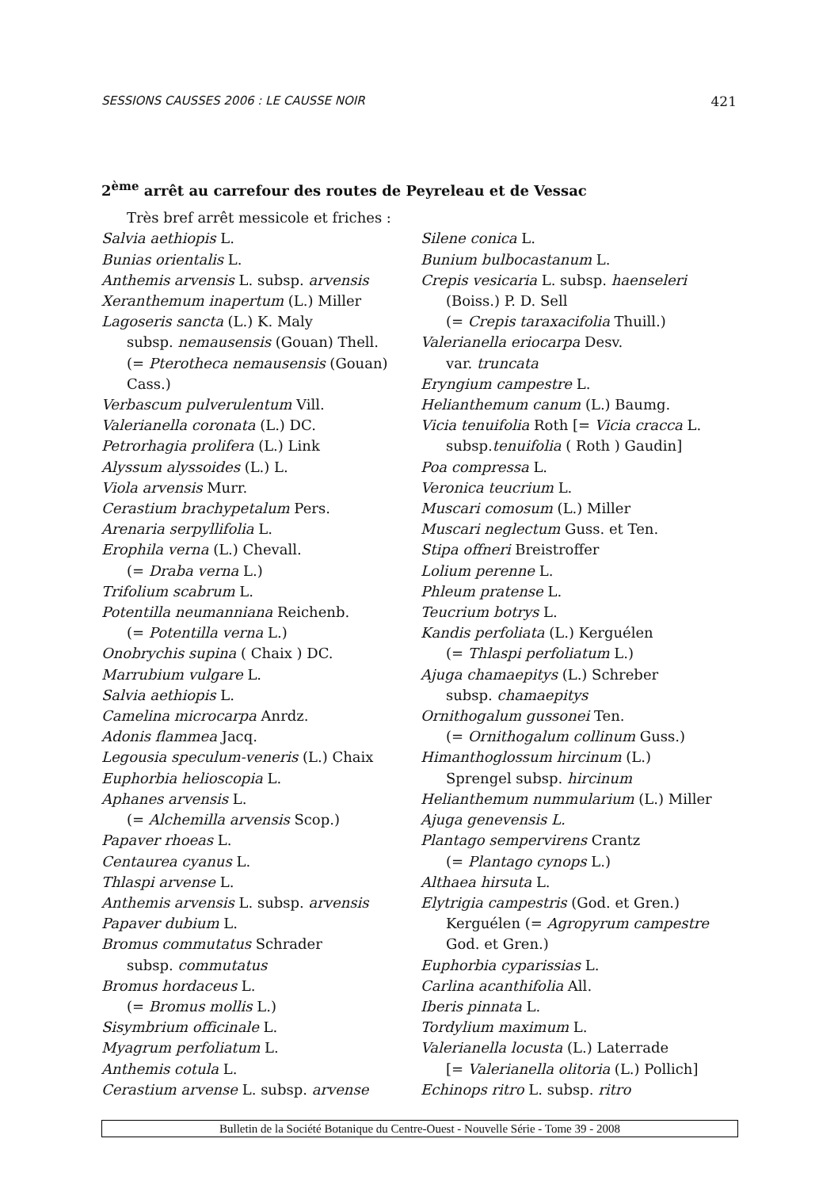SESSIONS CAUSSES 2006 : LE CAUSSE NOIR 421
2<sup>ème</sup> arrêt au carrefour des routes de Peyreleau et de Vessac
Très bref arrêt messicole et friches :
Salvia aethiopis L.
Bunias orientalis L.
Anthemis arvensis L. subsp. arvensis
Xeranthemum inapertum (L.) Miller
Lagoseris sancta (L.) K. Maly
subsp. nemausensis (Gouan) Thell.
(= Pterotheca nemausensis (Gouan)
Cass.)
Verbascum pulverulentum Vill.
Valerianella coronata (L.) DC.
Petrorhagia prolifera (L.) Link
Alyssum alyssoides (L.) L.
Viola arvensis Murr.
Cerastium brachypetalum Pers.
Arenaria serpyllifolia L.
Erophila verna (L.) Chevall.
(= Draba verna L.)
Trifolium scabrum L.
Potentilla neumanniana Reichenb.
(= Potentilla verna L.)
Onobrychis supina ( Chaix ) DC.
Marrubium vulgare L.
Salvia aethiopis L.
Camelina microcarpa Anrdz.
Adonis flammea Jacq.
Legousia speculum-veneris (L.) Chaix
Euphorbia helioscopia L.
Aphanes arvensis L.
(= Alchemilla arvensis Scop.)
Papaver rhoeas L.
Centaurea cyanus L.
Thlaspi arvense L.
Anthemis arvensis L. subsp. arvensis
Papaver dubium L.
Bromus commutatus Schrader
subsp. commutatus
Bromus hordaceus L.
(= Bromus mollis L.)
Sisymbrium officinale L.
Myagrum perfoliatum L.
Anthemis cotula L.
Cerastium arvense L. subsp. arvense
Silene conica L.
Bunium bulbocastanum L.
Crepis vesicaria L. subsp. haenseleri
(Boiss.) P. D. Sell
(= Crepis taraxacifolia Thuill.)
Valerianella eriocarpa Desv.
var. truncata
Eryngium campestre L.
Helianthemum canum (L.) Baumg.
Vicia tenuifolia Roth [= Vicia cracca L.
subsp.tenuifolia ( Roth ) Gaudin]
Poa compressa L.
Veronica teucrium L.
Muscari comosum (L.) Miller
Muscari neglectum Guss. et Ten.
Stipa offneri Breistroffer
Lolium perenne L.
Phleum pratense L.
Teucrium botrys L.
Kandis perfoliata (L.) Kerguélen
(= Thlaspi perfoliatum L.)
Ajuga chamaepitys (L.) Schreber
subsp. chamaepitys
Ornithogalum gussonei Ten.
(= Ornithogalum collinum Guss.)
Himanthoglossum hircinum (L.)
Sprengel subsp. hircinum
Helianthemum nummularium (L.) Miller
Ajuga genevensis L.
Plantago sempervirens Crantz
(= Plantago cynops L.)
Althaea hirsuta L.
Elytrigia campestris (God. et Gren.)
Kerguélen (= Agropyrum campestre
God. et Gren.)
Euphorbia cyparissias L.
Carlina acanthifolia All.
Iberis pinnata L.
Tordylium maximum L.
Valerianella locusta (L.) Laterrade
[= Valerianella olitoria (L.) Pollich]
Echinops ritro L. subsp. ritro
Bulletin de la Société Botanique du Centre-Ouest - Nouvelle Série - Tome 39 - 2008